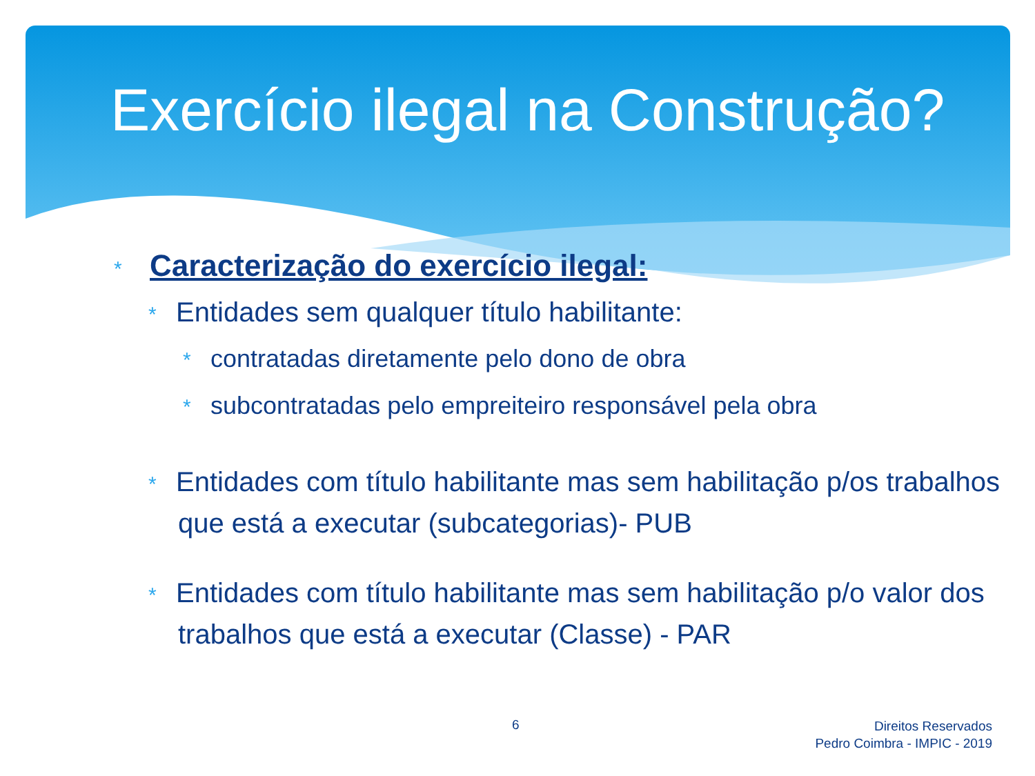Exercício ilegal na Construção?
* Caracterização do exercício ilegal:
* Entidades sem qualquer título habilitante:
* contratadas diretamente pelo dono de obra
* subcontratadas pelo empreiteiro responsável pela obra
* Entidades com título habilitante mas sem habilitação p/os trabalhos que está a executar (subcategorias)- PUB
* Entidades com título habilitante mas sem habilitação p/o valor dos trabalhos que está a executar (Classe) - PAR
6
Direitos Reservados
Pedro Coimbra - IMPIC - 2019